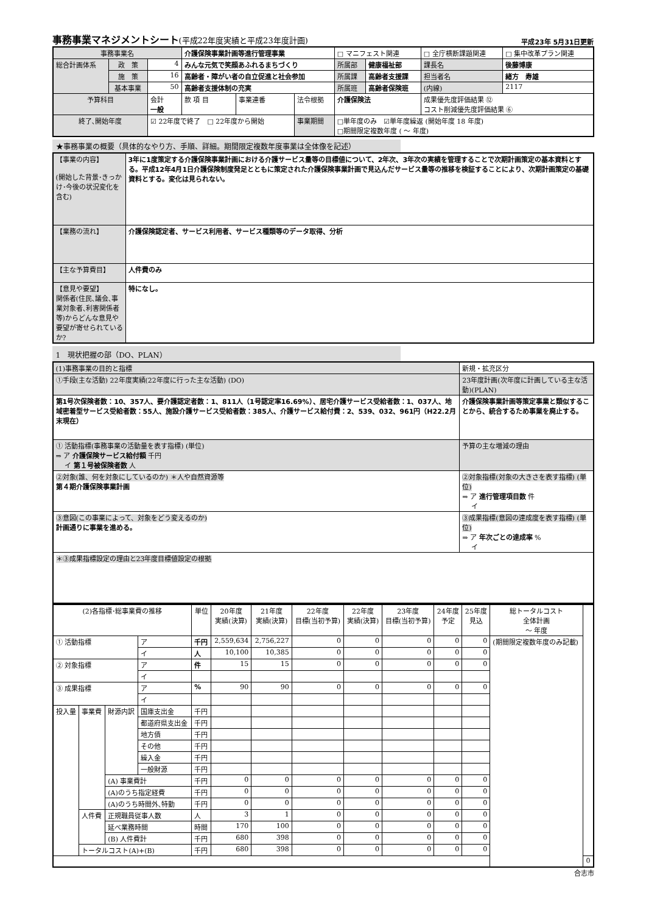事務事業マネジメントシート(平成22年度実績と平成23年度計画)
平成23年 5月31日更新
| 事務事業名 | | | 介護保険事業計画等進行管理事業 | | | | □ マニフェスト関連 | | □ 全庁横断課題関連 | | □ 集中改革プラン関連 |
| 総合計画体系 | 政 策 | 4 | みんな元気で笑顔あふれるまちづくり | | | | 所属部 | 健康福祉部 | 課長名 | 後藤博康 | |
| | 施 策 | 16 | 高齢者・障がい者の自立促進と社会参加 | | | | 所属課 | 高齢者支援課 | 担当者名 | 緒方 寿雄 | |
| | 基本事業 | 50 | 高齢者支援体制の充実 | | | | 所属班 | 高齢者保険班 | (内線) | 2117 | |
| 予算科目 | | 会計 一般 | 款 項 目 | 事業連番 | 法令根拠 | 介護保険法 | | | 成果優先度評価結果 ⑫ コスト削減優先度評価結果 ⑥ | | |
| 終了､開始年度 | | ☑ 22年度で終了 □ 22年度から開始 | | | 事業期間 | □単年度のみ ☑単年度繰返 (開始年度 18 年度) □期間限定複数年度 ( ～ 年度) | | | | | |
★事務事業の概要（具体的なやり方、手順、詳細。期間限定複数年度事業は全体像を記述）
| 【事業の内容】 (開始した背景･きっかけ･今後の状況変化を含む) | 3年に1度策定する介護保険事業計画における介護サービス量等の目標値について、2年次、3年次の実績を管理することで次期計画策定の基本資料とする。平成12年4月1日介護保険制度発足とともに策定された介護保険事業計画で見込んだサービス量等の推移を検証することにより、次期計画策定の基礎資料とする。変化は見られない。 |
| 【業務の流れ】 | 介護保険認定者、サービス利用者、サービス種類等のデータ取得、分析 |
| 【主な予算費目】 | 人件費のみ |
| 【意見や要望】 関係者(住民､議会､事業対象者､利害関係者等)からどんな意見や要望が寄せられているか? | 特になし。 |
1　現状把握の部（DO、PLAN）
| (1)事務事業の目的と指標 | 新規・拡充区分 |
| ①手段(主な活動) 22年度実績(22年度に行った主な活動) (DO) | 23年度計画(次年度に計画している主な活動)(PLAN) |
| 第1号次保険者数：10、357人、要介護認定者数：1、811人（1号認定率16.69%）、居宅介護サービス受給者数：1、037人、地域密着型サービス受給者数：55人、施設介護サービス受給者数：385人、介護サービス給付費：2、539、032、961円（H22.2月末現在） | 介護保険事業計画等策定事業と類似することから、統合するため事業を廃止する。 |
| ① 活動指標(事務事業の活動量を表す指標) (単位) ⇒ ア 介護保険サービス給付額 千円 イ 第１号被保険者数 人 | 予算の主な増減の理由 |
| ②対象(誰、何を対象にしているのか) ＊人や自然資源等 第４期介護保険事業計画 | ②対象指標(対象の大きさを表す指標) (単位) ⇒ ア 進行管理項目数 件 イ |
| ③意図(この事業によって、対象をどう変えるのか) 計画通りに事業を進める。 | ③成果指標(意図の達成度を表す指標) (単位) ⇒ ア 年次ごとの達成率 % イ |
| ＊③成果指標設定の理由と23年度目標値設定の根拠 | |
| (2)各指標･総事業費の推移 | | | | 単位 | 20年度 実績(決算) | 21年度 実績(決算) | 22年度 目標(当初予算) | 22年度 実績(決算) | 23年度 目標(当初予算) | 24年度 予定 | 25年度 見込 | 総トータルコスト 全体計画 ～ 年度 | |
| --- | --- | --- | --- | --- | --- | --- | --- | --- | --- | --- | --- | --- | --- |
| ① 活動指標 | | | ア | 千円 | 2,559,634 | 2,756,227 | 0 | 0 | 0 | 0 | 0 | (期間限定複数年度のみ記載) | |
| | | | イ | 人 | 10,100 | 10,385 | 0 | 0 | 0 | 0 | 0 | | |
| ② 対象指標 | | | ア | 件 | 15 | 15 | 0 | 0 | 0 | 0 | 0 | | |
| | | | イ | | | | | | | | | | |
| ③ 成果指標 | | | ア | % | 90 | 90 | 0 | 0 | 0 | 0 | 0 | | |
| | | | イ | | | | | | | | | | |
| 投入量 | 事業費 | 財源内訳 | 国庫支出金 | 千円 | | | | | | | | | |
| | | | 都道府県支出金 | 千円 | | | | | | | | | |
| | | | 地方債 | 千円 | | | | | | | | | |
| | | | その他 | 千円 | | | | | | | | | |
| | | | 繰入金 | 千円 | | | | | | | | | |
| | | | 一般財源 | 千円 | | | | | | | | | |
| | | (A) 事業費計 | | 千円 | 0 | 0 | 0 | 0 | 0 | 0 | 0 | | |
| | | (A)のうち指定経費 | | 千円 | 0 | 0 | 0 | 0 | 0 | 0 | 0 | | |
| | | (A)のうち時間外､特勤 | | 千円 | 0 | 0 | 0 | 0 | 0 | 0 | 0 | | |
| | 人件費 | 正規職員従事人数 | | 人 | 3 | 1 | 0 | 0 | 0 | 0 | 0 | | |
| | | 延べ業務時間 | | 時間 | 170 | 100 | 0 | 0 | 0 | 0 | 0 | | |
| | | (B) 人件費計 | | 千円 | 680 | 398 | 0 | 0 | 0 | 0 | 0 | | |
| | トータルコスト(A)+(B) | | | 千円 | 680 | 398 | 0 | 0 | 0 | 0 | 0 | | |
| | | | | | | | | | | | | | 0 |
合志市